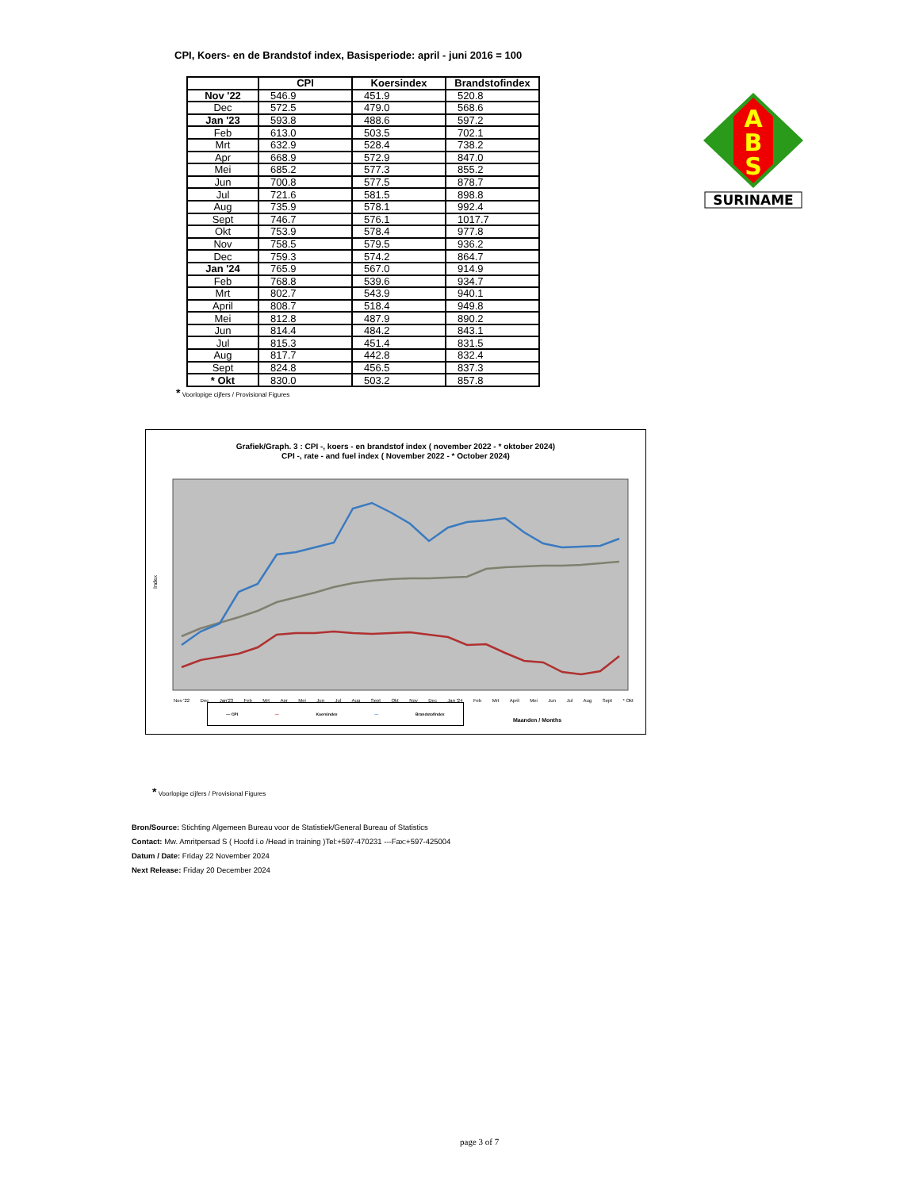CPI, Koers- en de Brandstof index, Basisperiode: april - juni 2016 = 100
| | CPI | Koersindex | Brandstofindex |
| --- | --- | --- | --- |
| Nov '22 | 546.9 | 451.9 | 520.8 |
| Dec | 572.5 | 479.0 | 568.6 |
| Jan '23 | 593.8 | 488.6 | 597.2 |
| Feb | 613.0 | 503.5 | 702.1 |
| Mrt | 632.9 | 528.4 | 738.2 |
| Apr | 668.9 | 572.9 | 847.0 |
| Mei | 685.2 | 577.3 | 855.2 |
| Jun | 700.8 | 577.5 | 878.7 |
| Jul | 721.6 | 581.5 | 898.8 |
| Aug | 735.9 | 578.1 | 992.4 |
| Sept | 746.7 | 576.1 | 1017.7 |
| Okt | 753.9 | 578.4 | 977.8 |
| Nov | 758.5 | 579.5 | 936.2 |
| Dec | 759.3 | 574.2 | 864.7 |
| Jan '24 | 765.9 | 567.0 | 914.9 |
| Feb | 768.8 | 539.6 | 934.7 |
| Mrt | 802.7 | 543.9 | 940.1 |
| April | 808.7 | 518.4 | 949.8 |
| Mei | 812.8 | 487.9 | 890.2 |
| Jun | 814.4 | 484.2 | 843.1 |
| Jul | 815.3 | 451.4 | 831.5 |
| Aug | 817.7 | 442.8 | 832.4 |
| Sept | 824.8 | 456.5 | 837.3 |
| * Okt | 830.0 | 503.2 | 857.8 |
* Voorlopige cijfers / Provisional Figures
A
B
S
SURINAME
Grafiek/Graph. 3 : CPI -, koers - en brandstof index ( november 2022 - * oktober 2024)
CPI -, rate - and fuel index ( November 2022 - * October 2024)
Index
Nov '22 Dec Jan'23 Feb Mrt Apr Mei Jun Jul Aug Sept Okt Nov Dec Jan '24 Feb Mrt April Mei Jun Jul Aug Sept * Okt
— CPI — Koersindex — Brandstofindex
Maanden / Months
* Voorlopige cijfers / Provisional Figures
Bron/Source: Stichting Algemeen Bureau voor de Statistiek/General Bureau of Statistics
Contact: Mw. Amritpersad S ( Hoofd i.o /Head in training )Tel:+597-470231 ---Fax:+597-425004
Datum / Date: Friday 22 November 2024
Next Release: Friday 20 December 2024
page 3 of 7